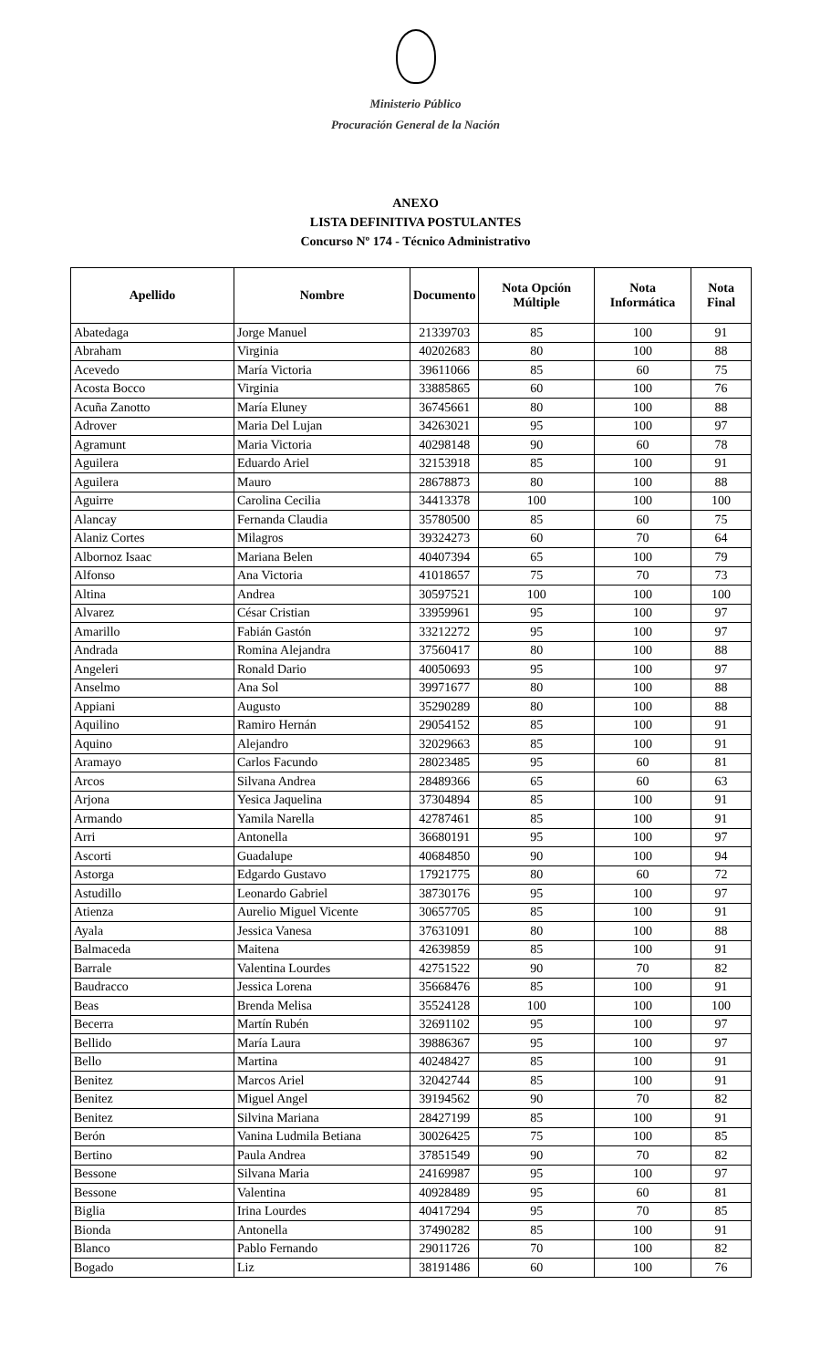Ministerio Público
Procuración General de la Nación
ANEXO
LISTA DEFINITIVA POSTULANTES
Concurso Nº 174 - Técnico Administrativo
| Apellido | Nombre | Documento | Nota Opción Múltiple | Nota Informática | Nota Final |
| --- | --- | --- | --- | --- | --- |
| Abatedaga | Jorge Manuel | 21339703 | 85 | 100 | 91 |
| Abraham | Virginia | 40202683 | 80 | 100 | 88 |
| Acevedo | María Victoria | 39611066 | 85 | 60 | 75 |
| Acosta Bocco | Virginia | 33885865 | 60 | 100 | 76 |
| Acuña Zanotto | María Eluney | 36745661 | 80 | 100 | 88 |
| Adrover | Maria Del Lujan | 34263021 | 95 | 100 | 97 |
| Agramunt | Maria Victoria | 40298148 | 90 | 60 | 78 |
| Aguilera | Eduardo Ariel | 32153918 | 85 | 100 | 91 |
| Aguilera | Mauro | 28678873 | 80 | 100 | 88 |
| Aguirre | Carolina Cecilia | 34413378 | 100 | 100 | 100 |
| Alancay | Fernanda Claudia | 35780500 | 85 | 60 | 75 |
| Alaniz Cortes | Milagros | 39324273 | 60 | 70 | 64 |
| Albornoz Isaac | Mariana Belen | 40407394 | 65 | 100 | 79 |
| Alfonso | Ana Victoria | 41018657 | 75 | 70 | 73 |
| Altina | Andrea | 30597521 | 100 | 100 | 100 |
| Alvarez | César Cristian | 33959961 | 95 | 100 | 97 |
| Amarillo | Fabián Gastón | 33212272 | 95 | 100 | 97 |
| Andrada | Romina Alejandra | 37560417 | 80 | 100 | 88 |
| Angeleri | Ronald Dario | 40050693 | 95 | 100 | 97 |
| Anselmo | Ana Sol | 39971677 | 80 | 100 | 88 |
| Appiani | Augusto | 35290289 | 80 | 100 | 88 |
| Aquilino | Ramiro Hernán | 29054152 | 85 | 100 | 91 |
| Aquino | Alejandro | 32029663 | 85 | 100 | 91 |
| Aramayo | Carlos Facundo | 28023485 | 95 | 60 | 81 |
| Arcos | Silvana Andrea | 28489366 | 65 | 60 | 63 |
| Arjona | Yesica Jaquelina | 37304894 | 85 | 100 | 91 |
| Armando | Yamila Narella | 42787461 | 85 | 100 | 91 |
| Arri | Antonella | 36680191 | 95 | 100 | 97 |
| Ascorti | Guadalupe | 40684850 | 90 | 100 | 94 |
| Astorga | Edgardo Gustavo | 17921775 | 80 | 60 | 72 |
| Astudillo | Leonardo Gabriel | 38730176 | 95 | 100 | 97 |
| Atienza | Aurelio Miguel Vicente | 30657705 | 85 | 100 | 91 |
| Ayala | Jessica Vanesa | 37631091 | 80 | 100 | 88 |
| Balmaceda | Maitena | 42639859 | 85 | 100 | 91 |
| Barrale | Valentina Lourdes | 42751522 | 90 | 70 | 82 |
| Baudracco | Jessica Lorena | 35668476 | 85 | 100 | 91 |
| Beas | Brenda Melisa | 35524128 | 100 | 100 | 100 |
| Becerra | Martín Rubén | 32691102 | 95 | 100 | 97 |
| Bellido | María Laura | 39886367 | 95 | 100 | 97 |
| Bello | Martina | 40248427 | 85 | 100 | 91 |
| Benitez | Marcos Ariel | 32042744 | 85 | 100 | 91 |
| Benitez | Miguel Angel | 39194562 | 90 | 70 | 82 |
| Benitez | Silvina Mariana | 28427199 | 85 | 100 | 91 |
| Berón | Vanina Ludmila Betiana | 30026425 | 75 | 100 | 85 |
| Bertino | Paula Andrea | 37851549 | 90 | 70 | 82 |
| Bessone | Silvana Maria | 24169987 | 95 | 100 | 97 |
| Bessone | Valentina | 40928489 | 95 | 60 | 81 |
| Biglia | Irina Lourdes | 40417294 | 95 | 70 | 85 |
| Bionda | Antonella | 37490282 | 85 | 100 | 91 |
| Blanco | Pablo Fernando | 29011726 | 70 | 100 | 82 |
| Bogado | Liz | 38191486 | 60 | 100 | 76 |